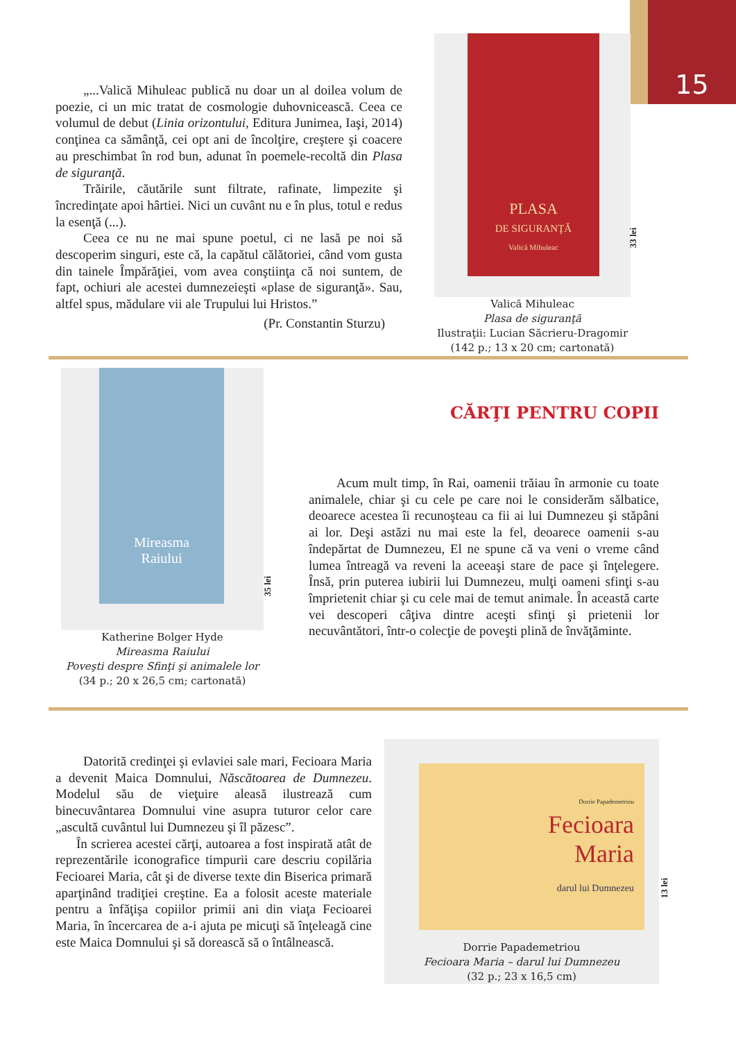15
„...Valică Mihuleac publică nu doar un al doilea volum de poezie, ci un mic tratat de cosmologie duhovnicească. Ceea ce volumul de debut (Linia orizontului, Editura Junimea, Iaşi, 2014) conţinea ca sămânţă, cei opt ani de încolţire, creştere şi coacere au preschimbat în rod bun, adunat în poemele-recoltă din Plasa de siguranţă.
Trăirile, căutările sunt filtrate, rafinate, limpezite şi încredinţate apoi hârtiei. Nici un cuvânt nu e în plus, totul e redus la esenţă (...).
Ceea ce nu ne mai spune poetul, ci ne lasă pe noi să descoperim singuri, este că, la capătul călătoriei, când vom gusta din tainele Împărăţiei, vom avea conştiinţa că noi suntem, de fapt, ochiuri ale acestei dumnezeieşti «plase de siguranţă». Sau, altfel spus, mădulare vii ale Trupului lui Hristos.”
(Pr. Constantin Sturzu)
PLASA
DE SIGURANŢĂ
Valică Mihuleac
33 lei
Valică Mihuleac
Plasa de siguranţă
Ilustraţii: Lucian Săcrieru-Dragomir
(142 p.; 13 x 20 cm; cartonată)
Mireasma
Raiului
35 lei
Katherine Bolger Hyde
Mireasma Raiului
Poveşti despre Sfinţi şi animalele lor
(34 p.; 20 x 26,5 cm; cartonată)
CĂRŢI PENTRU COPII
Acum mult timp, în Rai, oamenii trăiau în armonie cu toate animalele, chiar şi cu cele pe care noi le considerăm sălbatice, deoarece acestea îi recunoşteau ca fii ai lui Dumnezeu şi stăpâni ai lor. Deşi astăzi nu mai este la fel, deoarece oamenii s-au îndepărtat de Dumnezeu, El ne spune că va veni o vreme când lumea întreagă va reveni la aceeaşi stare de pace şi înţelegere. Însă, prin puterea iubirii lui Dumnezeu, mulţi oameni sfinţi s-au împrietenit chiar şi cu cele mai de temut animale. În această carte vei descoperi câţiva dintre aceşti sfinţi şi prietenii lor necuvântători, într-o colecţie de poveşti plină de învăţăminte.
Datorită credinţei şi evlaviei sale mari, Fecioara Maria a devenit Maica Domnului, Născătoarea de Dumnezeu. Modelul său de vieţuire aleasă ilustrează cum binecuvântarea Domnului vine asupra tuturor celor care „ascultă cuvântul lui Dumnezeu şi îl păzesc”.
În scrierea acestei cărţi, autoarea a fost inspirată atât de reprezentările iconografice timpurii care descriu copilăria Fecioarei Maria, cât şi de diverse texte din Biserica primară aparţinând tradiţiei creştine. Ea a folosit aceste materiale pentru a înfăţişa copiilor primii ani din viaţa Fecioarei Maria, în încercarea de a-i ajuta pe micuţi să înţeleagă cine este Maica Domnului şi să dorească să o întâlnească.
Dorrie Papademetriou
Fecioara
Maria
darul lui Dumnezeu
13 lei
Dorrie Papademetriou
Fecioara Maria – darul lui Dumnezeu
(32 p.; 23 x 16,5 cm)